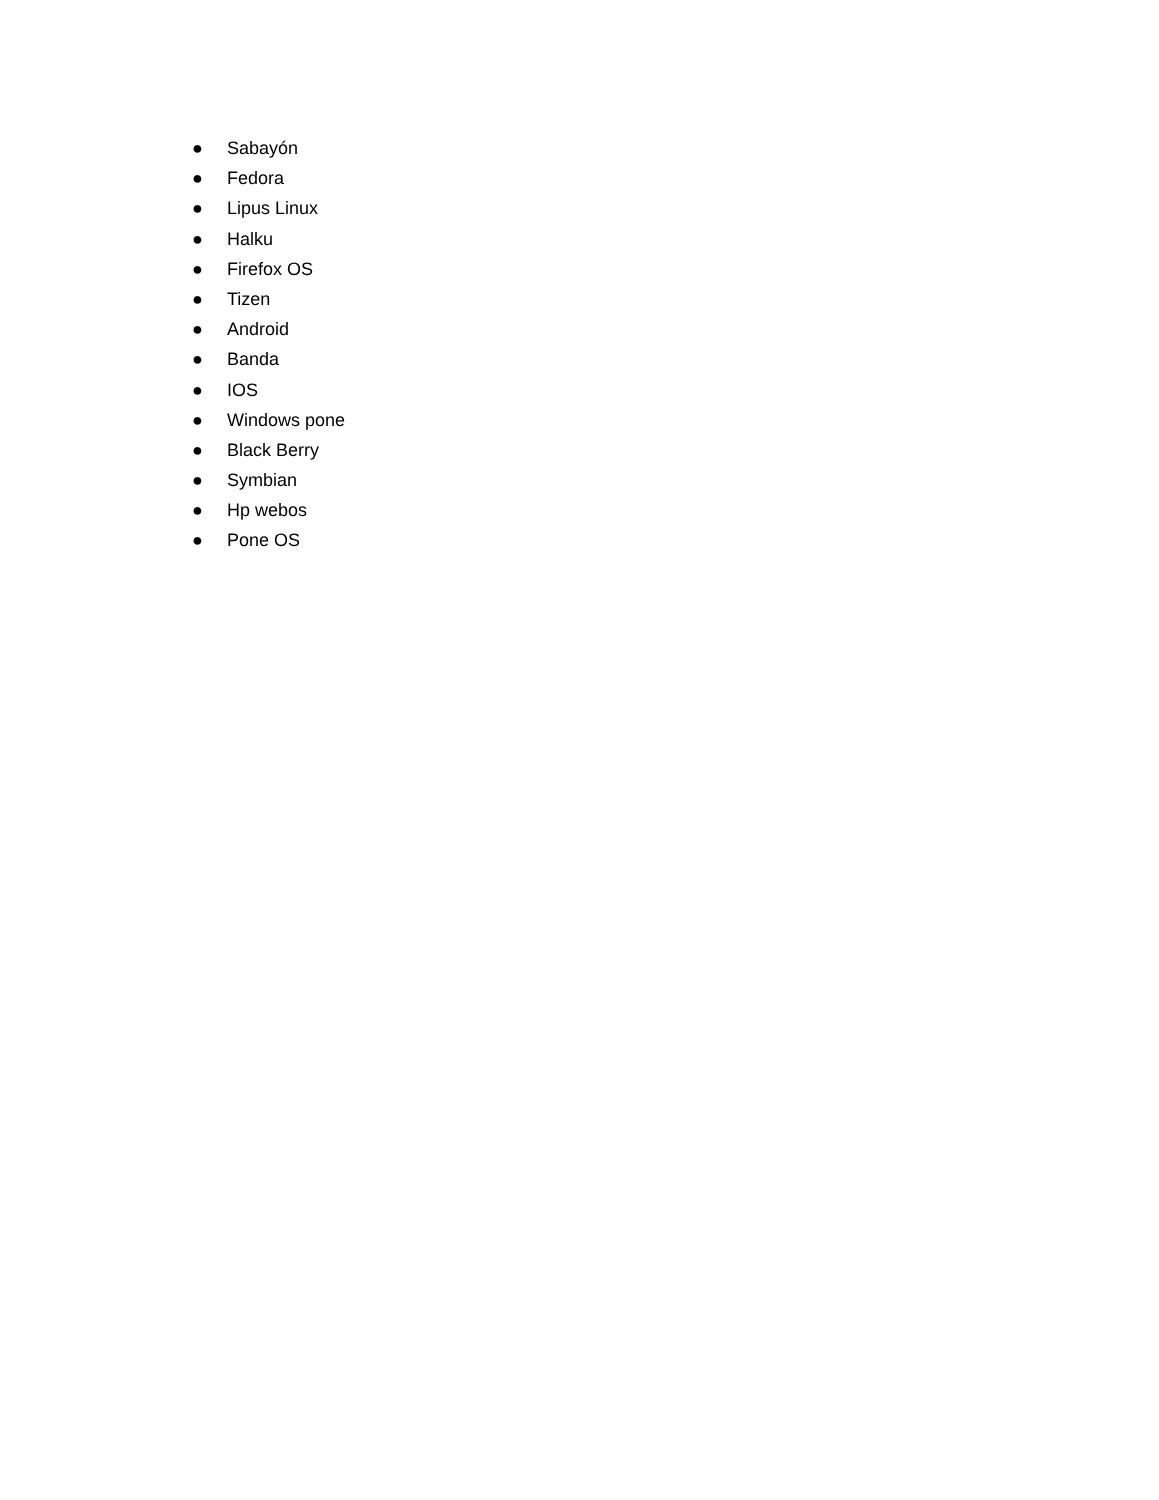● Sabayón
● Fedora
● Lipus Linux
● Halku
● Firefox OS
● Tizen
● Android
● Banda
● IOS
● Windows pone
● Black Berry
● Symbian
● Hp webos
● Pone OS